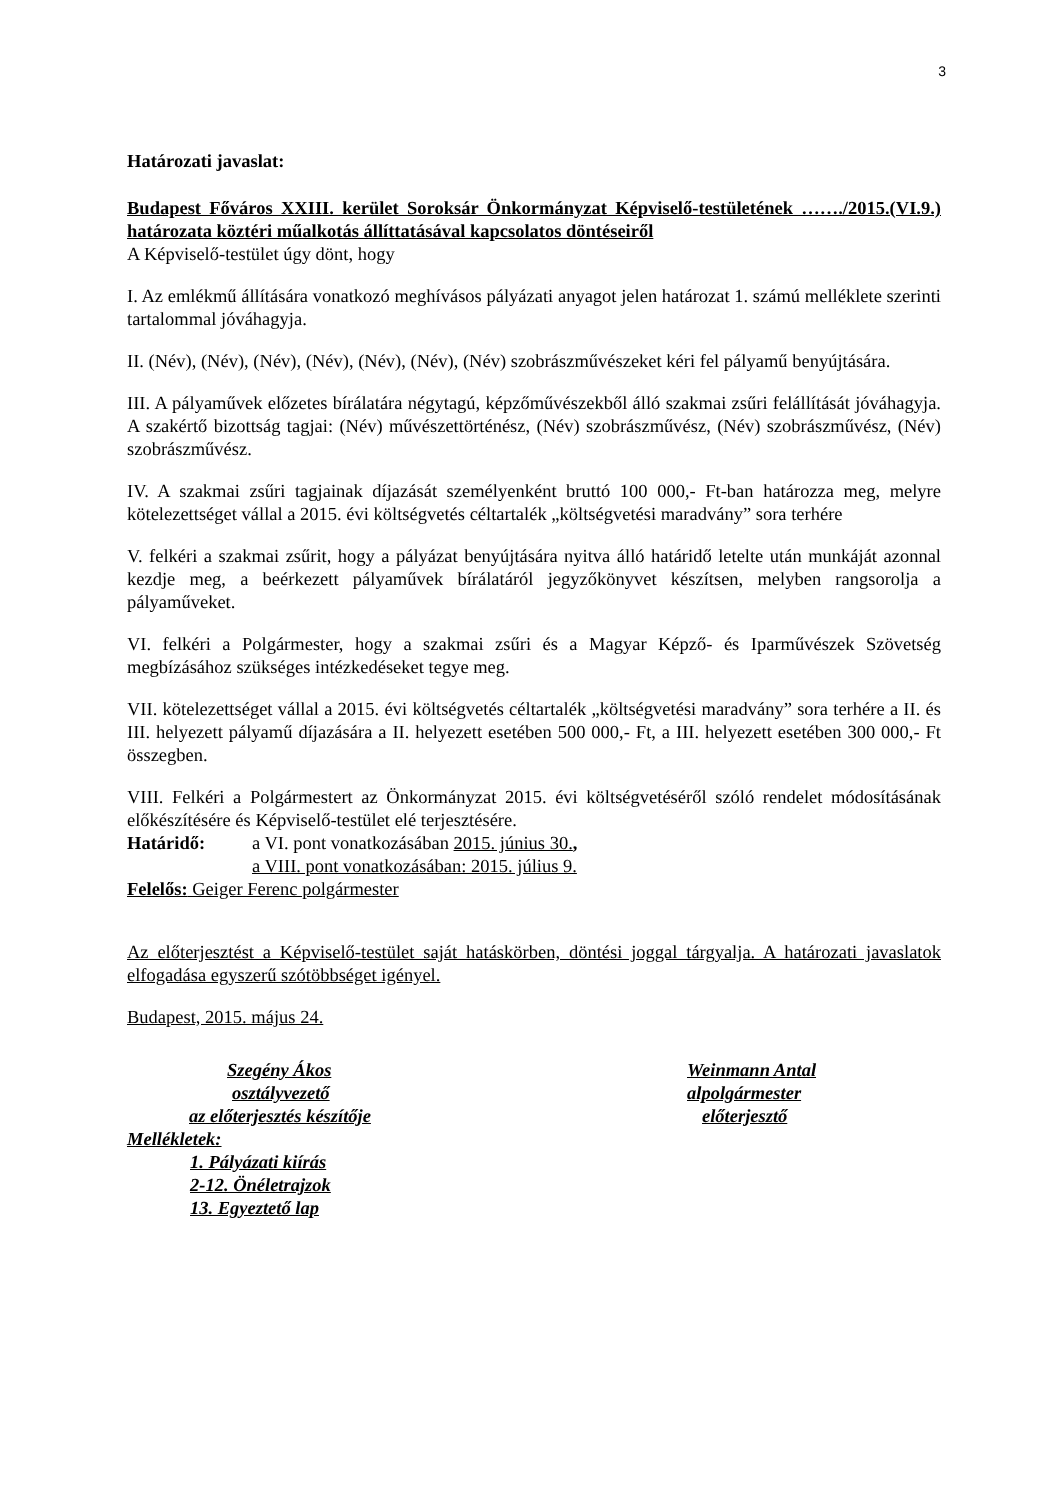3
Határozati javaslat:
Budapest Főváros XXIII. kerület Soroksár Önkormányzat Képviselő-testületének ……./2015.(VI.9.) határozata köztéri műalkotás állíttatásával kapcsolatos döntéseiről
A Képviselő-testület úgy dönt, hogy
I. Az emlékmű állítására vonatkozó meghívásos pályázati anyagot jelen határozat 1. számú melléklete szerinti tartalommal jóváhagyja.
II. (Név), (Név), (Név), (Név), (Név), (Név), (Név) szobrászművészeket kéri fel pályamű benyújtására.
III. A pályaművek előzetes bírálatára négytagú, képzőművészekből álló szakmai zsűri felállítását jóváhagyja. A szakértő bizottság tagjai: (Név) művészettörténész, (Név) szobrászművész, (Név) szobrászművész, (Név) szobrászművész.
IV. A szakmai zsűri tagjainak díjazását személyenként bruttó 100 000,- Ft-ban határozza meg, melyre kötelezettséget vállal a 2015. évi költségvetés céltartalék „költségvetési maradvány” sora terhére
V. felkéri a szakmai zsűrit, hogy a pályázat benyújtására nyitva álló határidő letelte után munkáját azonnal kezdje meg, a beérkezett pályaművek bírálatáról jegyzőkönyvet készítsen, melyben rangsorolja a pályaműveket.
VI. felkéri a Polgármester, hogy a szakmai zsűri és a Magyar Képző- és Iparművészek Szövetség megbízásához szükséges intézkedéseket tegye meg.
VII. kötelezettséget vállal a 2015. évi költségvetés céltartalék „költségvetési maradvány” sora terhére a II. és III. helyezett pályamű díjazására a II. helyezett esetében 500 000,- Ft, a III. helyezett esetében 300 000,- Ft összegben.
VIII. Felkéri a Polgármestert az Önkormányzat 2015. évi költségvetéséről szóló rendelet módosításának előkészítésére és Képviselő-testület elé terjesztésére.
Határidő: a VI. pont vonatkozásában 2015. június 30.,
a VIII. pont vonatkozásában: 2015. július 9.
Felelős: Geiger Ferenc polgármester
Az előterjesztést a Képviselő-testület saját hatáskörben, döntési joggal tárgyalja. A határozati javaslatok elfogadása egyszerű szótöbbséget igényel.
Budapest, 2015. május 24.
Szegény Ákos Weinmann Antal
osztályvezető alpolgármester
az előterjesztés készítője előterjesztő
Mellékletek:
1. Pályázati kiírás
2-12. Önéletrajzok
13. Egyeztető lap